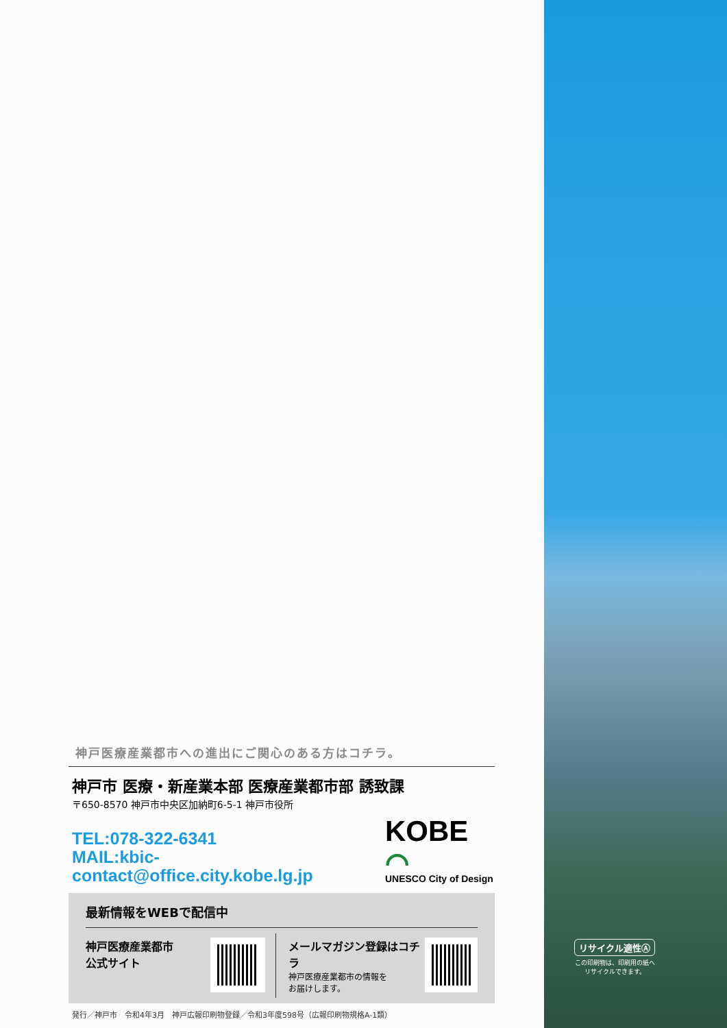神戸医療産業都市への進出にご関心のある方はコチラ。
神戸市 医療・新産業本部 医療産業都市部 誘致課
〒650-8570 神戸市中央区加納町6-5-1 神戸市役所
TEL:078-322-6341
MAIL:kbic-contact@office.city.kobe.lg.jp
KOBE ⌒
UNESCO City of Design
最新情報をWEBで配信中
神戸医療産業都市
公式サイト
メールマガジン登録はコチラ
神戸医療産業都市の情報を
お届けします。
発行／神戸市　令和4年3月　神戸広報印刷物登録／令和3年度598号（広報印刷物規格A-1類）
リサイクル適性Ⓐ
この印刷物は、印刷用の紙へ
リサイクルできます。